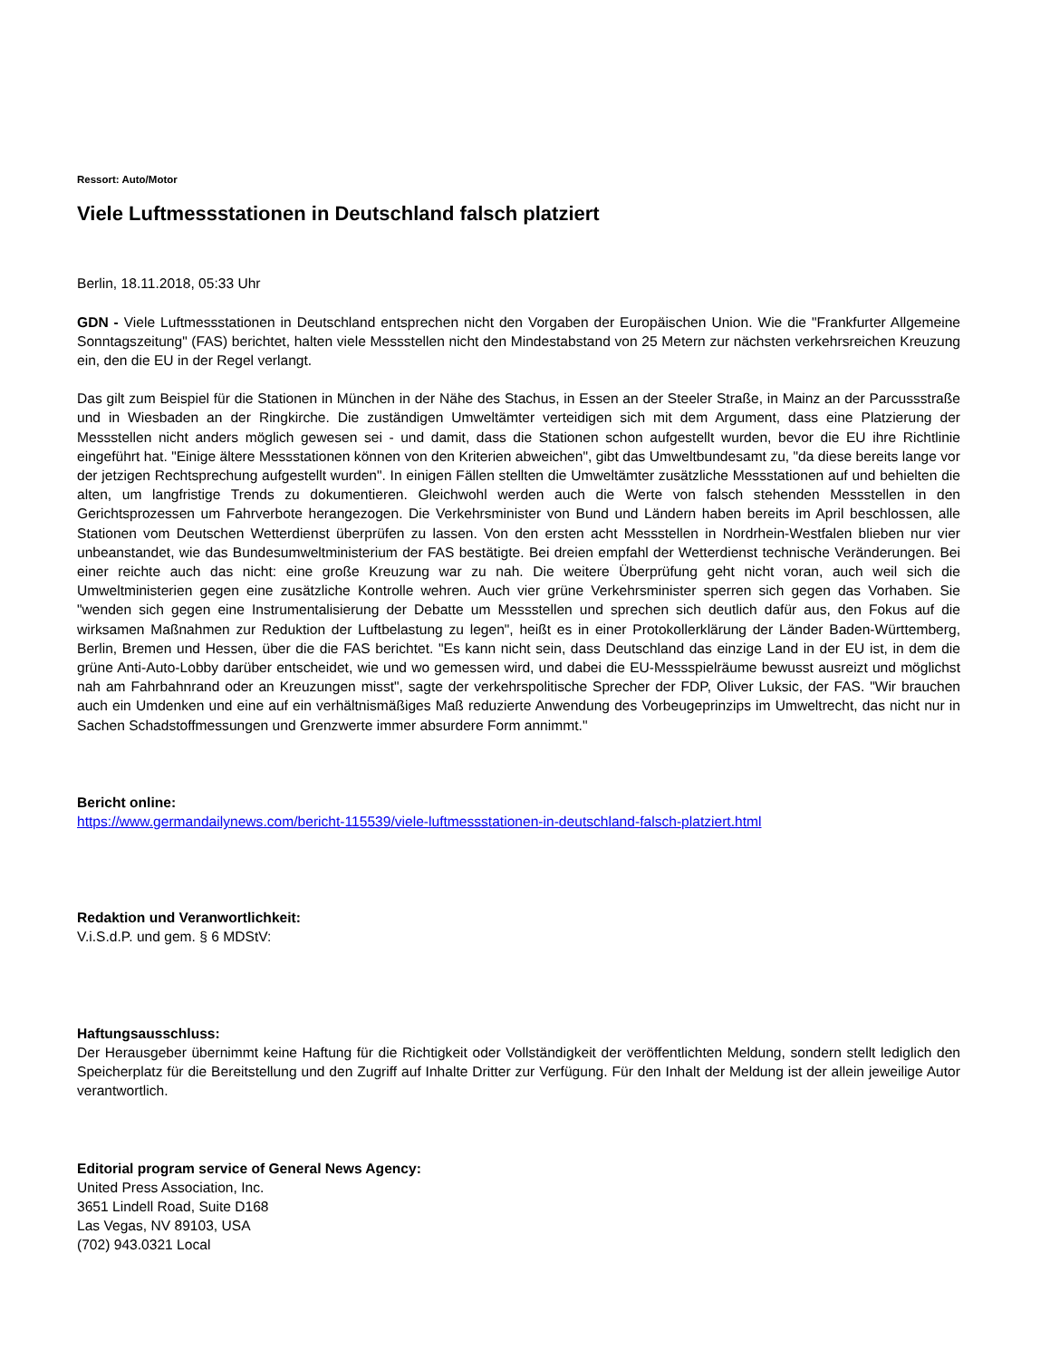Ressort: Auto/Motor
Viele Luftmessstationen in Deutschland falsch platziert
Berlin, 18.11.2018, 05:33 Uhr
GDN - Viele Luftmessstationen in Deutschland entsprechen nicht den Vorgaben der Europäischen Union. Wie die "Frankfurter Allgemeine Sonntagszeitung" (FAS) berichtet, halten viele Messstellen nicht den Mindestabstand von 25 Metern zur nächsten verkehrsreichen Kreuzung ein, den die EU in der Regel verlangt.
Das gilt zum Beispiel für die Stationen in München in der Nähe des Stachus, in Essen an der Steeler Straße, in Mainz an der Parcussstraße und in Wiesbaden an der Ringkirche. Die zuständigen Umweltämter verteidigen sich mit dem Argument, dass eine Platzierung der Messstellen nicht anders möglich gewesen sei - und damit, dass die Stationen schon aufgestellt wurden, bevor die EU ihre Richtlinie eingeführt hat. "Einige ältere Messstationen können von den Kriterien abweichen", gibt das Umweltbundesamt zu, "da diese bereits lange vor der jetzigen Rechtsprechung aufgestellt wurden". In einigen Fällen stellten die Umweltämter zusätzliche Messstationen auf und behielten die alten, um langfristige Trends zu dokumentieren. Gleichwohl werden auch die Werte von falsch stehenden Messstellen in den Gerichtsprozessen um Fahrverbote herangezogen. Die Verkehrsminister von Bund und Ländern haben bereits im April beschlossen, alle Stationen vom Deutschen Wetterdienst überprüfen zu lassen. Von den ersten acht Messstellen in Nordrhein-Westfalen blieben nur vier unbeanstandet, wie das Bundesumweltministerium der FAS bestätigte. Bei dreien empfahl der Wetterdienst technische Veränderungen. Bei einer reichte auch das nicht: eine große Kreuzung war zu nah. Die weitere Überprüfung geht nicht voran, auch weil sich die Umweltministerien gegen eine zusätzliche Kontrolle wehren. Auch vier grüne Verkehrsminister sperren sich gegen das Vorhaben. Sie "wenden sich gegen eine Instrumentalisierung der Debatte um Messstellen und sprechen sich deutlich dafür aus, den Fokus auf die wirksamen Maßnahmen zur Reduktion der Luftbelastung zu legen", heißt es in einer Protokollerklärung der Länder Baden-Württemberg, Berlin, Bremen und Hessen, über die die FAS berichtet. "Es kann nicht sein, dass Deutschland das einzige Land in der EU ist, in dem die grüne Anti-Auto-Lobby darüber entscheidet, wie und wo gemessen wird, und dabei die EU-Messspielräume bewusst ausreizt und möglichst nah am Fahrbahnrand oder an Kreuzungen misst", sagte der verkehrspolitische Sprecher der FDP, Oliver Luksic, der FAS. "Wir brauchen auch ein Umdenken und eine auf ein verhältnismäßiges Maß reduzierte Anwendung des Vorbeugeprinzips im Umweltrecht, das nicht nur in Sachen Schadstoffmessungen und Grenzwerte immer absurdere Form annimmt."
Bericht online:
https://www.germandailynews.com/bericht-115539/viele-luftmessstationen-in-deutschland-falsch-platziert.html
Redaktion und Veranwortlichkeit:
V.i.S.d.P. und gem. § 6 MDStV:
Haftungsausschluss:
Der Herausgeber übernimmt keine Haftung für die Richtigkeit oder Vollständigkeit der veröffentlichten Meldung, sondern stellt lediglich den Speicherplatz für die Bereitstellung und den Zugriff auf Inhalte Dritter zur Verfügung. Für den Inhalt der Meldung ist der allein jeweilige Autor verantwortlich.
Editorial program service of General News Agency:
United Press Association, Inc.
3651 Lindell Road, Suite D168
Las Vegas, NV 89103, USA
(702) 943.0321 Local